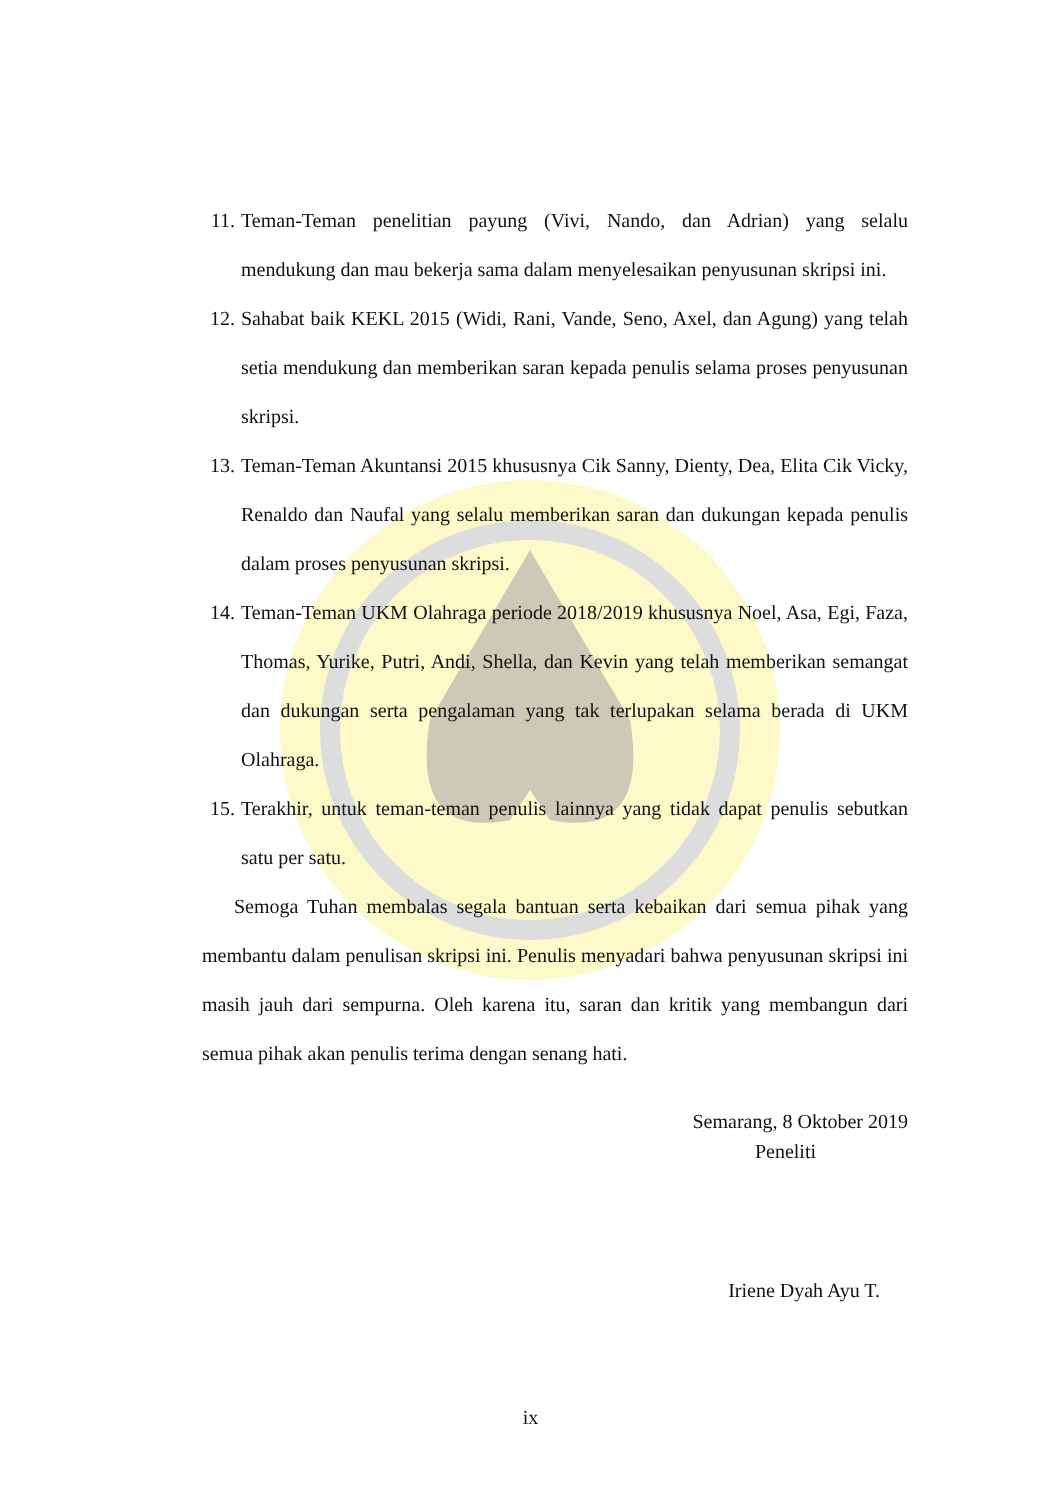11. Teman-Teman penelitian payung (Vivi, Nando, dan Adrian) yang selalu mendukung dan mau bekerja sama dalam menyelesaikan penyusunan skripsi ini.
12. Sahabat baik KEKL 2015 (Widi, Rani, Vande, Seno, Axel, dan Agung) yang telah setia mendukung dan memberikan saran kepada penulis selama proses penyusunan skripsi.
13. Teman-Teman Akuntansi 2015 khususnya Cik Sanny, Dienty, Dea, Elita Cik Vicky, Renaldo dan Naufal yang selalu memberikan saran dan dukungan kepada penulis dalam proses penyusunan skripsi.
14. Teman-Teman UKM Olahraga periode 2018/2019 khususnya Noel, Asa, Egi, Faza, Thomas, Yurike, Putri, Andi, Shella, dan Kevin yang telah memberikan semangat dan dukungan serta pengalaman yang tak terlupakan selama berada di UKM Olahraga.
15. Terakhir, untuk teman-teman penulis lainnya yang tidak dapat penulis sebutkan satu per satu.
Semoga Tuhan membalas segala bantuan serta kebaikan dari semua pihak yang membantu dalam penulisan skripsi ini. Penulis menyadari bahwa penyusunan skripsi ini masih jauh dari sempurna. Oleh karena itu, saran dan kritik yang membangun dari semua pihak akan penulis terima dengan senang hati.
Semarang, 8 Oktober 2019
Peneliti
Iriene Dyah Ayu T.
ix